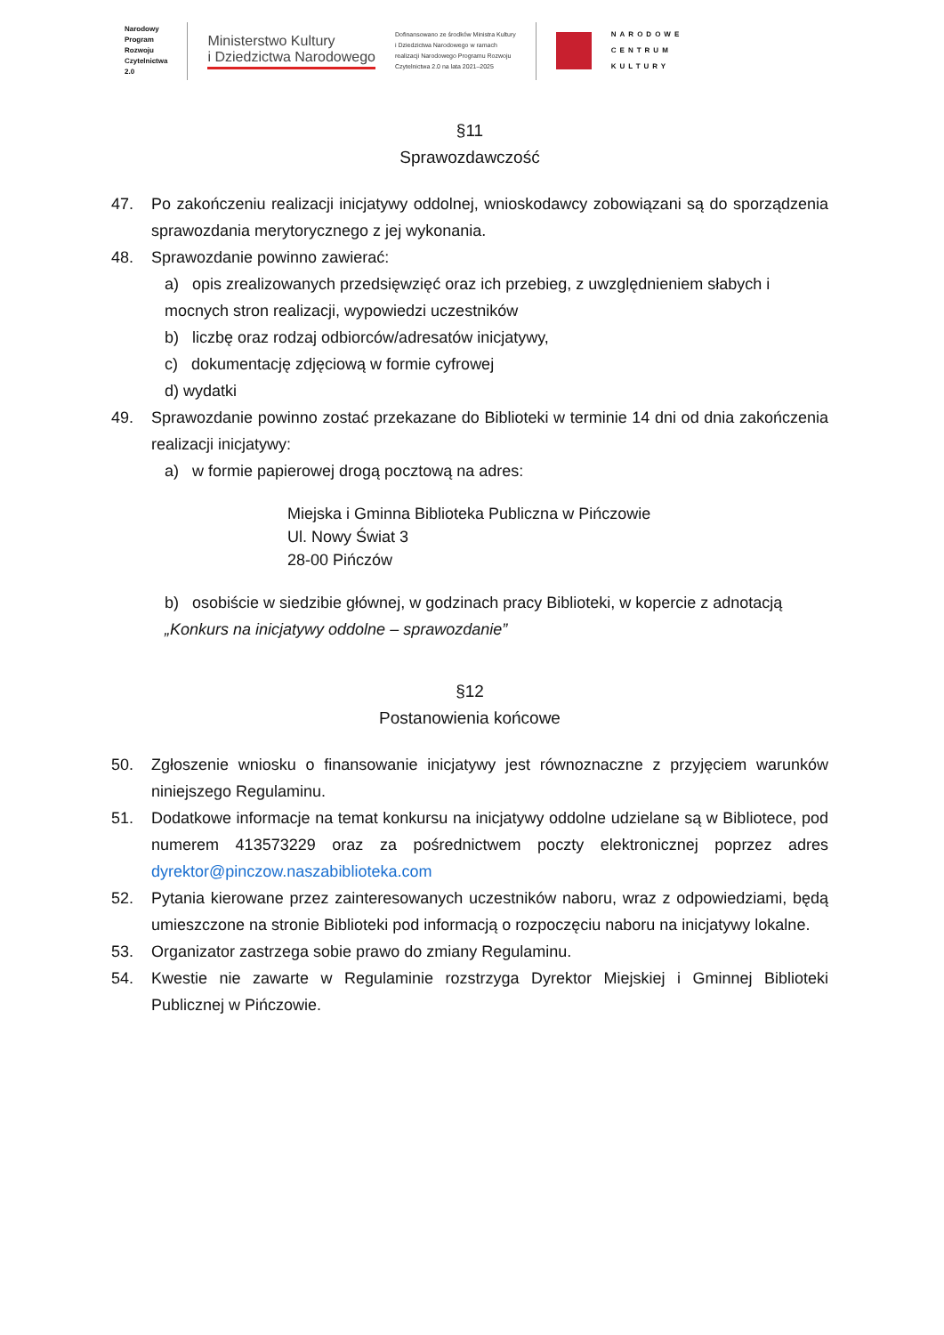Narodowy
Program
Rozwoju
Czytelnictwa
2.0
Ministerstwo Kultury
i Dziedzictwa Narodowego
Dofinansowano ze środków Ministra Kultury
i Dziedzictwa Narodowego w ramach
realizacji Narodowego Programu Rozwoju
Czytelnictwa 2.0 na lata 2021–2025
NARODOWE
CENTRUM
KULTURY
§11
Sprawozdawczość
47. Po zakończeniu realizacji inicjatywy oddolnej, wnioskodawcy zobowiązani są do sporządzenia sprawozdania merytorycznego z jej wykonania.
48. Sprawozdanie powinno zawierać:
a) opis zrealizowanych przedsięwzięć oraz ich przebieg, z uwzględnieniem słabych i mocnych stron realizacji, wypowiedzi uczestników
b) liczbę oraz rodzaj odbiorców/adresatów inicjatywy,
c) dokumentację zdjęciową w formie cyfrowej
d) wydatki
49. Sprawozdanie powinno zostać przekazane do Biblioteki w terminie 14 dni od dnia zakończenia realizacji inicjatywy:
a) w formie papierowej drogą pocztową na adres:
Miejska i Gminna Biblioteka Publiczna w Pińczowie
Ul. Nowy Świat 3
28-00 Pińczów
b) osobiście w siedzibie głównej, w godzinach pracy Biblioteki, w kopercie z adnotacją „Konkurs na inicjatywy oddolne – sprawozdanie”
§12
Postanowienia końcowe
50. Zgłoszenie wniosku o finansowanie inicjatywy jest równoznaczne z przyjęciem warunków niniejszego Regulaminu.
51. Dodatkowe informacje na temat konkursu na inicjatywy oddolne udzielane są w Bibliotece, pod numerem 413573229 oraz za pośrednictwem poczty elektronicznej poprzez adres dyrektor@pinczow.naszabiblioteka.com
52. Pytania kierowane przez zainteresowanych uczestników naboru, wraz z odpowiedziami, będą umieszczone na stronie Biblioteki pod informacją o rozpoczęciu naboru na inicjatywy lokalne.
53. Organizator zastrzega sobie prawo do zmiany Regulaminu.
54. Kwestie nie zawarte w Regulaminie rozstrzyga Dyrektor Miejskiej i Gminnej Biblioteki Publicznej w Pińczowie.